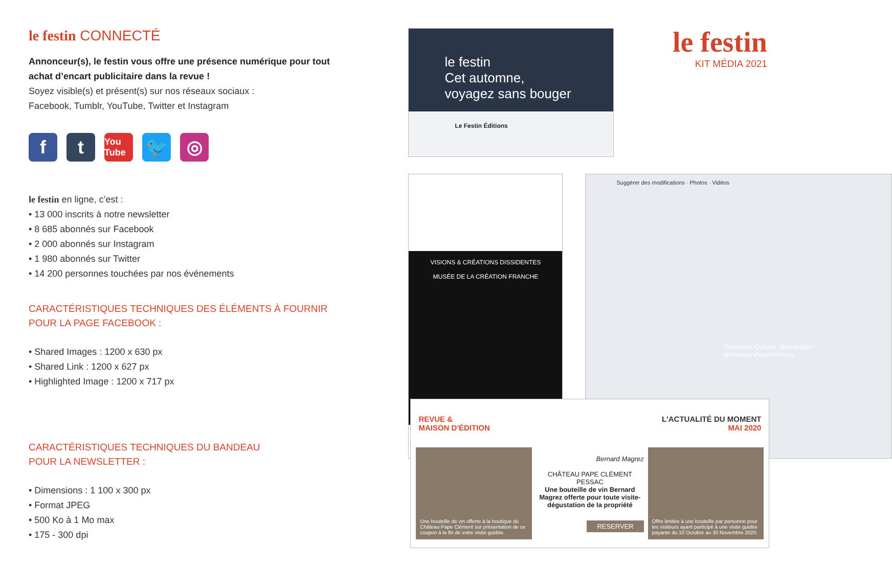le festin CONNECTÉ
Annonceur(s), le festin vous offre une présence numérique pour tout achat d’encart publicitaire dans la revue !
Soyez visible(s) et présent(s) sur nos réseaux sociaux :
Facebook, Tumblr, YouTube, Twitter et Instagram
f t
You Tube
🐦 ◎
le festin en ligne, c’est :
• 13 000 inscrits à notre newsletter
• 8 685 abonnés sur Facebook
• 2 000 abonnés sur Instagram
• 1 980 abonnés sur Twitter
• 14 200 personnes touchées par nos événements
CARACTÉRISTIQUES TECHNIQUES DES ÉLÉMENTS À FOURNIR
POUR LA PAGE FACEBOOK :
• Shared Images : 1200 x 630 px
• Shared Link : 1200 x 627 px
• Highlighted Image : 1200 x 717 px
CARACTÉRISTIQUES TECHNIQUES DU BANDEAU
POUR LA NEWSLETTER :
• Dimensions : 1 100 x 300 px
• Format JPEG
• 500 Ko à 1 Mo max
• 175 - 300 dpi
le festin
Cet automne,
voyagez sans bouger
Le Festin Éditions
le festin
KIT MÉDIA 2021
VISIONS & CRÉATIONS DISSIDENTES
MUSÉE DE LA CRÉATION FRANCHE
Suggérer des modifications · Photos · Vidéos
Tourisme, Culture, Numérique :
territoires d’expériences
REVUE &
MAISON D'ÉDITION L'ACTUALITÉ DU MOMENT
MAI 2020
Une bouteille de vin offerte à la boutique du Château Pape Clément sur présentation de ce coupon à la fin de votre visite guidée.
Bernard Magrez
CHÂTEAU PAPE CLÉMENT PESSAC
Une bouteille de vin Bernard Magrez offerte pour toute visite-dégustation de la propriété
RESERVER
Offre limitée à une bouteille par personne pour les visiteurs ayant participé à une visite guidée payante du 10 Octobre au 30 Novembre 2020.